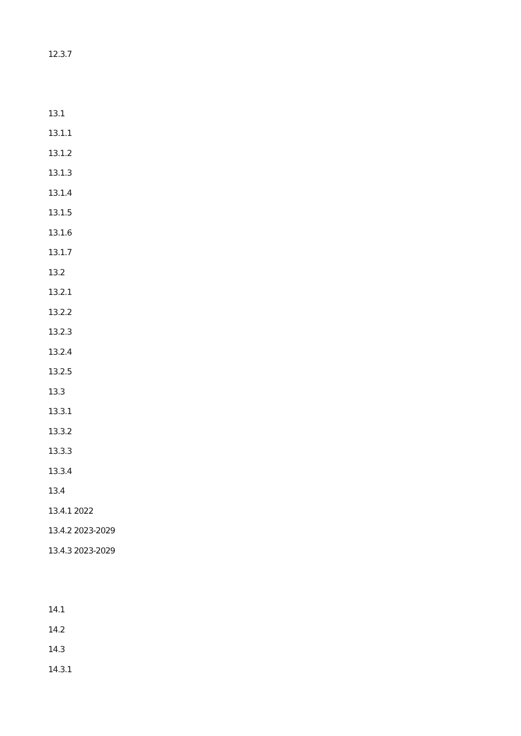12.3.7
13.1
13.1.1
13.1.2
13.1.3
13.1.4
13.1.5
13.1.6
13.1.7
13.2
13.2.1
13.2.2
13.2.3
13.2.4
13.2.5
13.3
13.3.1
13.3.2
13.3.3
13.3.4
13.4
13.4.1 2022
13.4.2 2023-2029
13.4.3 2023-2029
14.1
14.2
14.3
14.3.1